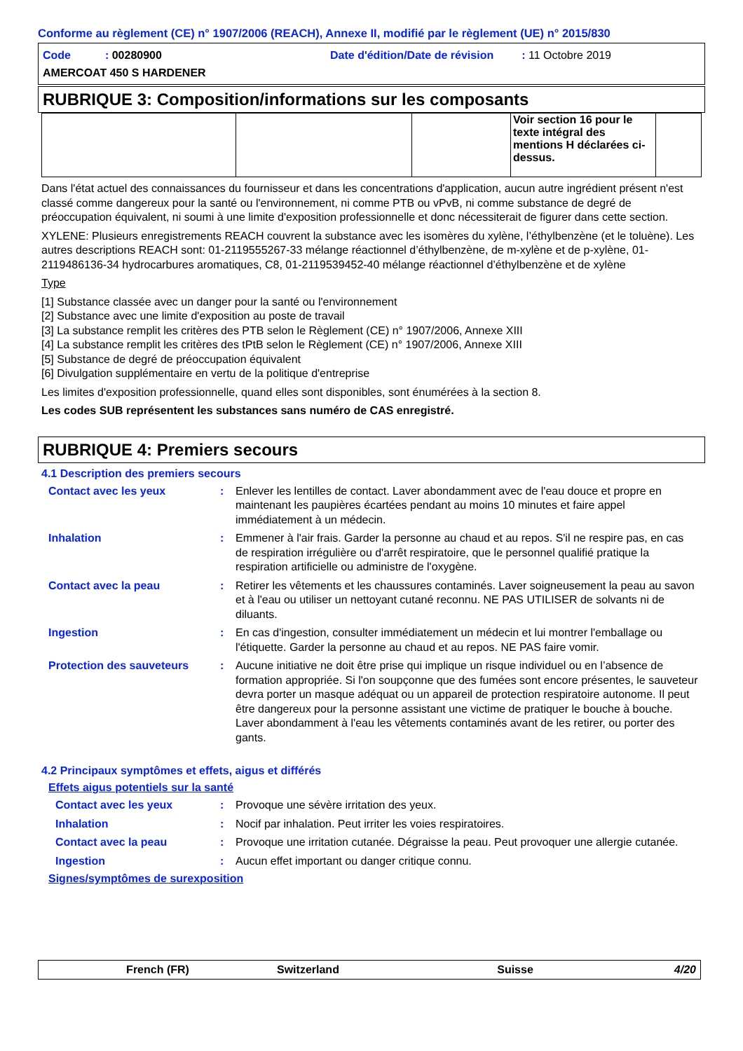Conforme au règlement (CE) n° 1907/2006 (REACH), Annexe II, modifié par le règlement (UE) n° 2015/830
Code : 00280900
Date d'édition/Date de révision : 11 Octobre 2019
AMERCOAT 450 S HARDENER
RUBRIQUE 3: Composition/informations sur les composants
| | | | Voir section 16 pour le texte intégral des mentions H déclarées ci-dessus. | |
Dans l'état actuel des connaissances du fournisseur et dans les concentrations d'application, aucun autre ingrédient présent n'est classé comme dangereux pour la santé ou l'environnement, ni comme PTB ou vPvB, ni comme substance de degré de préoccupation équivalent, ni soumi à une limite d'exposition professionnelle et donc nécessiterait de figurer dans cette section.
XYLENE: Plusieurs enregistrements REACH couvrent la substance avec les isomères du xylène, l’éthylbenzène (et le toluène). Les autres descriptions REACH sont: 01-2119555267-33 mélange réactionnel d’éthylbenzène, de m-xylène et de p-xylène, 01-2119486136-34 hydrocarbures aromatiques, C8, 01-2119539452-40 mélange réactionnel d’éthylbenzène et de xylène
Type
[1] Substance classée avec un danger pour la santé ou l'environnement
[2] Substance avec une limite d'exposition au poste de travail
[3] La substance remplit les critères des PTB selon le Règlement (CE) n° 1907/2006, Annexe XIII
[4] La substance remplit les critères des tPtB selon le Règlement (CE) n° 1907/2006, Annexe XIII
[5] Substance de degré de préoccupation équivalent
[6] Divulgation supplémentaire en vertu de la politique d'entreprise
Les limites d'exposition professionnelle, quand elles sont disponibles, sont énumérées à la section 8.
Les codes SUB représentent les substances sans numéro de CAS enregistré.
RUBRIQUE 4: Premiers secours
4.1 Description des premiers secours
Contact avec les yeux : Enlever les lentilles de contact. Laver abondamment avec de l'eau douce et propre en maintenant les paupières écartées pendant au moins 10 minutes et faire appel immédiatement à un médecin.
Inhalation : Emmener à l'air frais. Garder la personne au chaud et au repos. S'il ne respire pas, en cas de respiration irrégulière ou d'arrêt respiratoire, que le personnel qualifié pratique la respiration artificielle ou administre de l'oxygène.
Contact avec la peau : Retirer les vêtements et les chaussures contaminés. Laver soigneusement la peau au savon et à l'eau ou utiliser un nettoyant cutané reconnu. NE PAS UTILISER de solvants ni de diluants.
Ingestion : En cas d'ingestion, consulter immédiatement un médecin et lui montrer l'emballage ou l'étiquette. Garder la personne au chaud et au repos. NE PAS faire vomir.
Protection des sauveteurs : Aucune initiative ne doit être prise qui implique un risque individuel ou en l’absence de formation appropriée. Si l'on soupçonne que des fumées sont encore présentes, le sauveteur devra porter un masque adéquat ou un appareil de protection respiratoire autonome. Il peut être dangereux pour la personne assistant une victime de pratiquer le bouche à bouche. Laver abondamment à l'eau les vêtements contaminés avant de les retirer, ou porter des gants.
4.2 Principaux symptômes et effets, aigus et différés
Effets aigus potentiels sur la santé
Contact avec les yeux : Provoque une sévère irritation des yeux.
Inhalation : Nocif par inhalation. Peut irriter les voies respiratoires.
Contact avec la peau : Provoque une irritation cutanée. Dégraisse la peau. Peut provoquer une allergie cutanée.
Ingestion : Aucun effet important ou danger critique connu.
Signes/symptômes de surexposition
French (FR) Switzerland Suisse 4/20